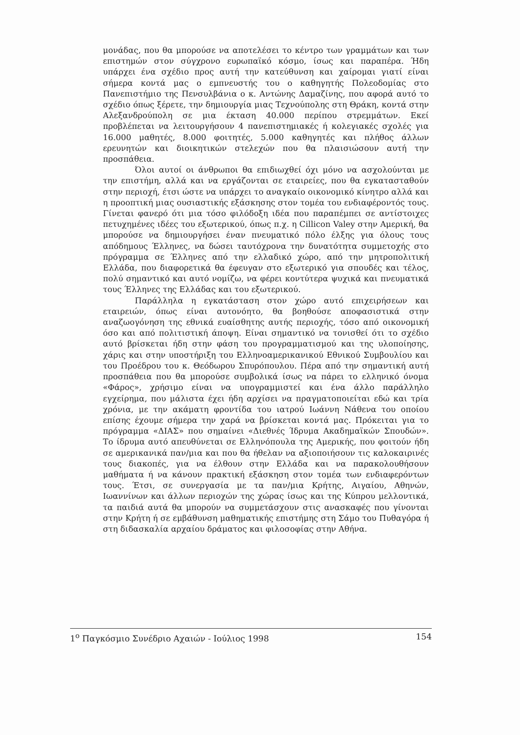μονάδας, που θα μπορούσε να αποτελέσει το κέντρο των γραμμάτων και των επιστημών στον σύγχρονο ευρωπαϊκό κόσμο, ίσως και παραπέρα. Ήδη υπάρχει ένα σχέδιο προς αυτή την κατεύθυνση και χαίρομαι γιατί είναι σήμερα κοντά μας ο εμπνευστής του ο καθηγητής Πολεοδομίας στο Πανεπιστήμιο της Πενσυλβάνια ο κ. Αντώνης Δαμαζίνης, που αφορά αυτό το σχέδιο όπως ξέρετε, την δημιουργία μιας Τεχνούπολης στη Θράκη, κοντά στην Αλεξανδρούπολη σε μια έκταση 40.000 περίπου στρεμμάτων. Εκεί προβλέπεται να λειτουργήσουν 4 πανεπιστημιακές ή κολεγιακές σχολές για 16.000 μαθητές, 8.000 φοιτητές, 5.000 καθηγητές και πλήθος άλλων ερευνητών και διοικητικών στελεχών που θα πλαισιώσουν αυτή την προσπάθεια.
Όλοι αυτοί οι άνθρωποι θα επιδιωχθεί όχι μόνο να ασχολούνται με την επιστήμη, αλλά και να εργάζονται σε εταιρείες, που θα εγκατασταθούν στην περιοχή, έτσι ώστε να υπάρχει το αναγκαίο οικονομικό κίνητρο αλλά και η προοπτική μιας ουσιαστικής εξάσκησης στον τομέα του ενδιαφέροντός τους. Γίνεται φανερό ότι μια τόσο φιλόδοξη ιδέα που παραπέμπει σε αντίστοιχες πετυχημένες ιδέες του εξωτερικού, όπως π.χ. η Cillicon Valey στην Αμερική, θα μπορούσε να δημιουργήσει έναν πνευματικό πόλο έλξης για όλους τους απόδημους Έλληνες, να δώσει ταυτόχρονα την δυνατότητα συμμετοχής στο πρόγραμμα σε Έλληνες από την ελλαδικό χώρο, από την μητροπολιτική Ελλάδα, που διαφορετικά θα έφευγαν στο εξωτερικό για σπουδές και τέλος, πολύ σημαντικό και αυτό νομίζω, να φέρει κοντύτερα ψυχικά και πνευματικά τους Έλληνες της Ελλάδας και του εξωτερικού.
Παράλληλα η εγκατάσταση στον χώρο αυτό επιχειρήσεων και εταιρειών, όπως είναι αυτονόητο, θα βοηθούσε αποφασιστικά στην αναζωογόνηση της εθνικά ευαίσθητης αυτής περιοχής, τόσο από οικονομική όσο και από πολιτιστική άποψη. Είναι σημαντικό να τονισθεί ότι το σχέδιο αυτό βρίσκεται ήδη στην φάση του προγραμματισμού και της υλοποίησης, χάρις και στην υποστήριξη του Ελληνοαμερικανικού Εθνικού Συμβουλίου και του Προέδρου του κ. Θεόδωρου Σπυρόπουλου. Πέρα από την σημαντική αυτή προσπάθεια που θα μπορούσε συμβολικά ίσως να πάρει το ελληνικό όνομα «Φάρος», χρήσιμο είναι να υπογραμμιστεί και ένα άλλο παράλληλο εγχείρημα, που μάλιστα έχει ήδη αρχίσει να πραγματοποιείται εδώ και τρία χρόνια, με την ακάματη φροντίδα του ιατρού Ιωάννη Νάθενα του οποίου επίσης έχουμε σήμερα την χαρά να βρίσκεται κοντά μας. Πρόκειται για το πρόγραμμα «ΔΙΑΣ» που σημαίνει «Διεθνές Ίδρυμα Ακαδημαϊκών Σπουδών». Το ίδρυμα αυτό απευθύνεται σε Ελληνόπουλα της Αμερικής, που φοιτούν ήδη σε αμερικανικά παν/μια και που θα ήθελαν να αξιοποιήσουν τις καλοκαιρινές τους διακοπές, για να έλθουν στην Ελλάδα και να παρακολουθήσουν μαθήματα ή να κάνουν πρακτική εξάσκηση στον τομέα των ενδιαφερόντων τους. Έτσι, σε συνεργασία με τα παν/μια Κρήτης, Αιγαίου, Αθηνών, Ιωαννίνων και άλλων περιοχών της χώρας ίσως και της Κύπρου μελλοντικά, τα παιδιά αυτά θα μπορούν να συμμετάσχουν στις ανασκαφές που γίνονται στην Κρήτη ή σε εμβάθυνση μαθηματικής επιστήμης στη Σάμο του Πυθαγόρα ή στη διδασκαλία αρχαίου δράματος και φιλοσοφίας στην Αθήνα.
1<sup>ο</sup> Παγκόσμιο Συνέδριο Αχαιών - Ιούλιος 1998 154